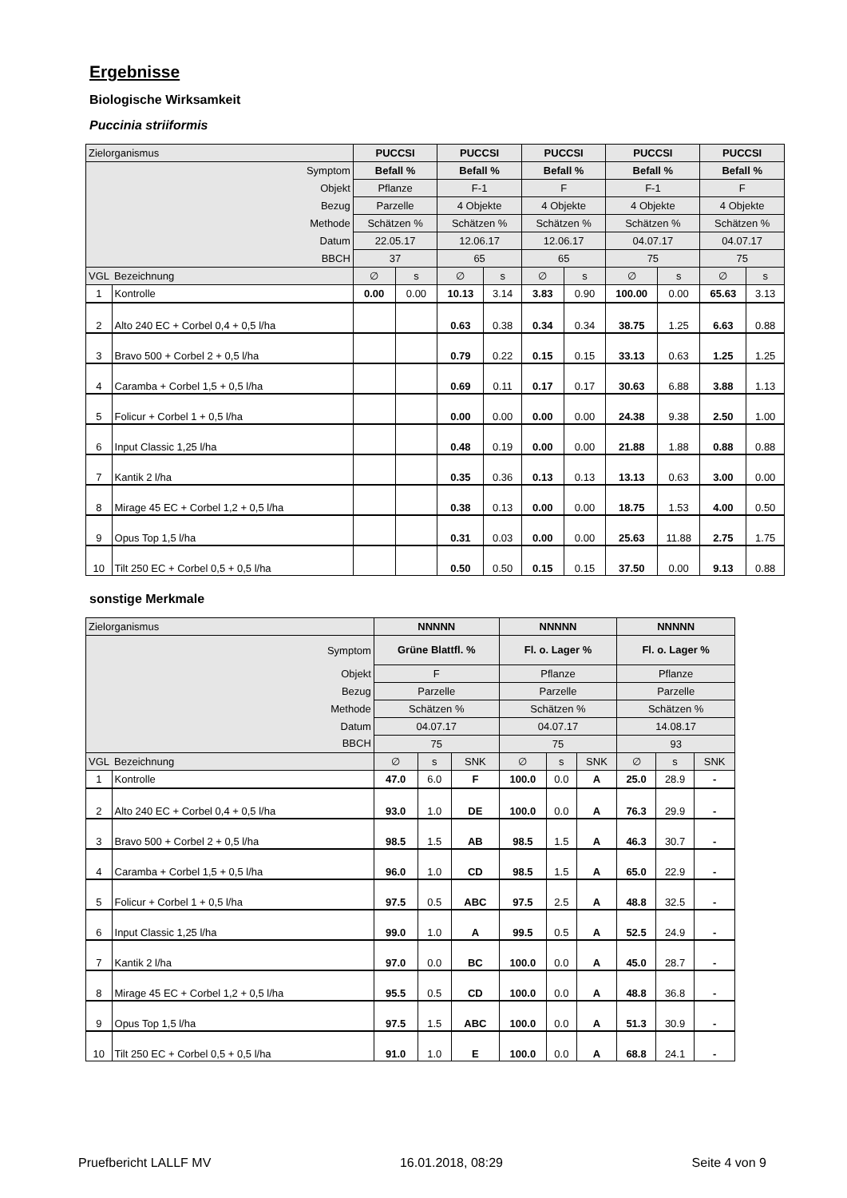Ergebnisse
Biologische Wirksamkeit
Puccinia striiformis
| Zielorganismus | | PUCCSI | | PUCCSI | | PUCCSI | | PUCCSI | | PUCCSI | |
| Symptom | | Befall % | | Befall % | | Befall % | | Befall % | | Befall % | |
| Objekt | | Pflanze | | F-1 | | F | | F-1 | | F | |
| Bezug | | Parzelle | | 4 Objekte | | 4 Objekte | | 4 Objekte | | 4 Objekte | |
| Methode | | Schätzen % | | Schätzen % | | Schätzen % | | Schätzen % | | Schätzen % | |
| Datum | | 22.05.17 | | 12.06.17 | | 12.06.17 | | 04.07.17 | | 04.07.17 | |
| BBCH | | 37 | | 65 | | 65 | | 75 | | 75 | |
| VGL | Bezeichnung | ∅ | s | ∅ | s | ∅ | s | ∅ | s | ∅ | s |
| 1 | Kontrolle | 0.00 | 0.00 | 10.13 | 3.14 | 3.83 | 0.90 | 100.00 | 0.00 | 65.63 | 3.13 |
| 2 | Alto 240 EC + Corbel 0,4 + 0,5 l/ha | | | 0.63 | 0.38 | 0.34 | 0.34 | 38.75 | 1.25 | 6.63 | 0.88 |
| 3 | Bravo 500 + Corbel 2 + 0,5 l/ha | | | 0.79 | 0.22 | 0.15 | 0.15 | 33.13 | 0.63 | 1.25 | 1.25 |
| 4 | Caramba + Corbel 1,5 + 0,5 l/ha | | | 0.69 | 0.11 | 0.17 | 0.17 | 30.63 | 6.88 | 3.88 | 1.13 |
| 5 | Folicur + Corbel 1 + 0,5 l/ha | | | 0.00 | 0.00 | 0.00 | 0.00 | 24.38 | 9.38 | 2.50 | 1.00 |
| 6 | Input Classic 1,25 l/ha | | | 0.48 | 0.19 | 0.00 | 0.00 | 21.88 | 1.88 | 0.88 | 0.88 |
| 7 | Kantik 2 l/ha | | | 0.35 | 0.36 | 0.13 | 0.13 | 13.13 | 0.63 | 3.00 | 0.00 |
| 8 | Mirage 45 EC + Corbel 1,2 + 0,5 l/ha | | | 0.38 | 0.13 | 0.00 | 0.00 | 18.75 | 1.53 | 4.00 | 0.50 |
| 9 | Opus Top 1,5 l/ha | | | 0.31 | 0.03 | 0.00 | 0.00 | 25.63 | 11.88 | 2.75 | 1.75 |
| 10 | Tilt 250 EC + Corbel 0,5 + 0,5 l/ha | | | 0.50 | 0.50 | 0.15 | 0.15 | 37.50 | 0.00 | 9.13 | 0.88 |
sonstige Merkmale
| Zielorganismus | | NNNNN | | | NNNNN | | | NNNNN | | |
| Symptom | | Grüne Blattfl. % | | | Fl. o. Lager % | | | Fl. o. Lager % | | |
| Objekt | | F | | | Pflanze | | | Pflanze | | |
| Bezug | | Parzelle | | | Parzelle | | | Parzelle | | |
| Methode | | Schätzen % | | | Schätzen % | | | Schätzen % | | |
| Datum | | 04.07.17 | | | 04.07.17 | | | 14.08.17 | | |
| BBCH | | 75 | | | 75 | | | 93 | | |
| VGL | Bezeichnung | ∅ | s | SNK | ∅ | s | SNK | ∅ | s | SNK |
| 1 | Kontrolle | 47.0 | 6.0 | F | 100.0 | 0.0 | A | 25.0 | 28.9 | - |
| 2 | Alto 240 EC + Corbel 0,4 + 0,5 l/ha | 93.0 | 1.0 | DE | 100.0 | 0.0 | A | 76.3 | 29.9 | - |
| 3 | Bravo 500 + Corbel 2 + 0,5 l/ha | 98.5 | 1.5 | AB | 98.5 | 1.5 | A | 46.3 | 30.7 | - |
| 4 | Caramba + Corbel 1,5 + 0,5 l/ha | 96.0 | 1.0 | CD | 98.5 | 1.5 | A | 65.0 | 22.9 | - |
| 5 | Folicur + Corbel 1 + 0,5 l/ha | 97.5 | 0.5 | ABC | 97.5 | 2.5 | A | 48.8 | 32.5 | - |
| 6 | Input Classic 1,25 l/ha | 99.0 | 1.0 | A | 99.5 | 0.5 | A | 52.5 | 24.9 | - |
| 7 | Kantik 2 l/ha | 97.0 | 0.0 | BC | 100.0 | 0.0 | A | 45.0 | 28.7 | - |
| 8 | Mirage 45 EC + Corbel 1,2 + 0,5 l/ha | 95.5 | 0.5 | CD | 100.0 | 0.0 | A | 48.8 | 36.8 | - |
| 9 | Opus Top 1,5 l/ha | 97.5 | 1.5 | ABC | 100.0 | 0.0 | A | 51.3 | 30.9 | - |
| 10 | Tilt 250 EC + Corbel 0,5 + 0,5 l/ha | 91.0 | 1.0 | E | 100.0 | 0.0 | A | 68.8 | 24.1 | - |
Pruefbericht LALLF MV 16.01.2018, 08:29 Seite 4 von 9